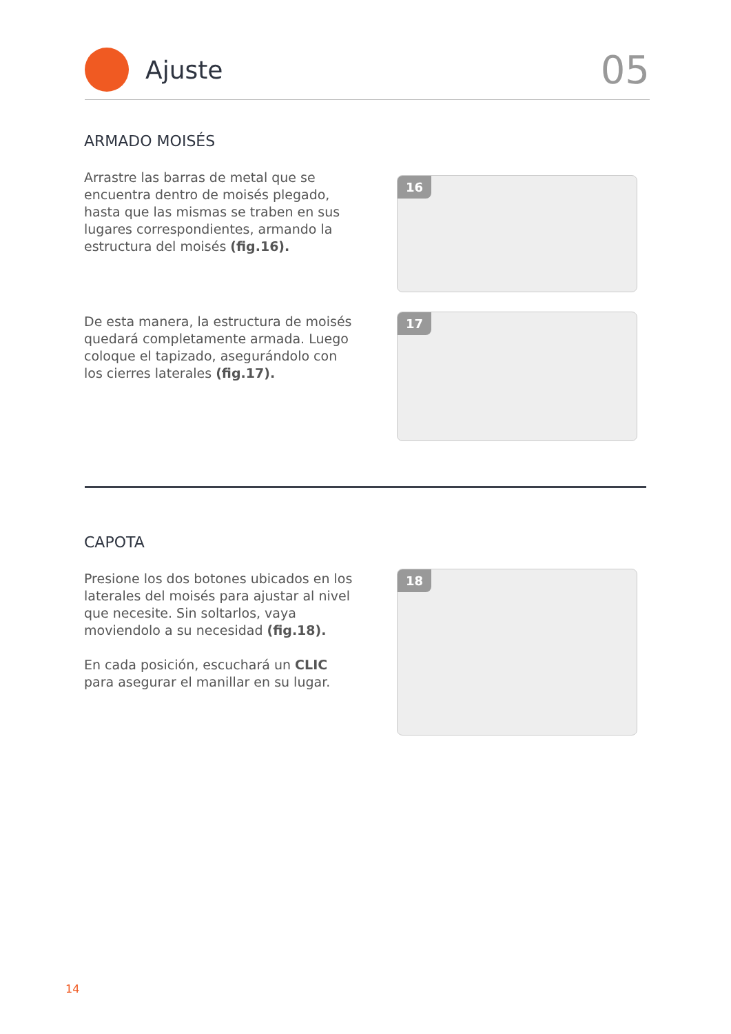Ajuste
05
ARMADO MOISÉS
Arrastre las barras de metal que se encuentra dentro de moisés plegado, hasta que las mismas se traben en sus lugares correspondientes, armando la estructura del moisés (fig.16).
De esta manera, la estructura de moisés quedará completamente armada. Luego coloque el tapizado, asegurándolo con los cierres laterales (fig.17).
16
17
CAPOTA
Presione los dos botones ubicados en los laterales del moisés para ajustar al nivel que necesite. Sin soltarlos, vaya moviendolo a su necesidad (fig.18).
En cada posición, escuchará un CLIC para asegurar el manillar en su lugar.
18
14